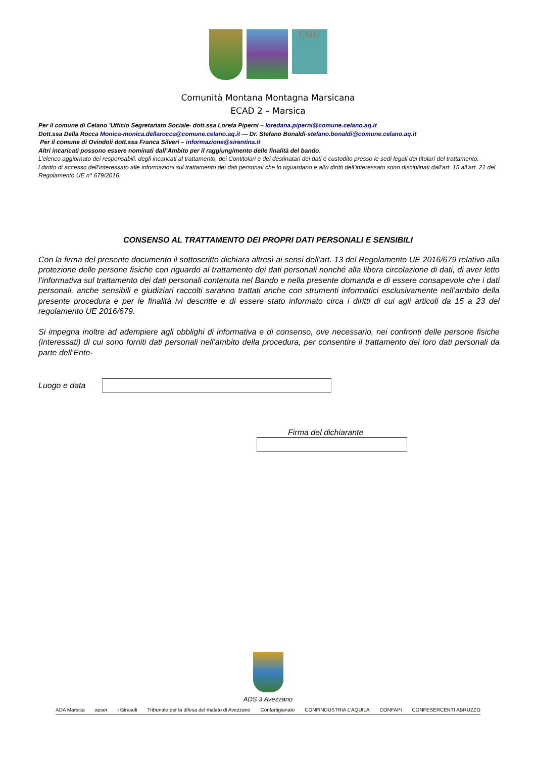CMG
Comunità Montana Montagna Marsicana
ECAD 2 – Marsica
Per il comune di Celano ’Ufficio Segretariato Sociale- dott.ssa Loreta Piperni – loredana.piperni@comune.celano.aq.it
Dott.ssa Della Rocca Monica-monica.dellarocca@comune.celano.aq.it — Dr. Stefano Bonaldi-stefano.bonaldi@comune.celano.aq.it
Per il comune di Ovindoli dott.ssa Franca Silveri – informazione@sirentina.it
Altri incaricati possono essere nominati dall’Ambito per il raggiungimento delle finalità del bando.
L’elenco aggiornato dei responsabili, degli incaricati al trattamento, dei Contitolari e dei destinatari dei dati è custodito presso le sedi legali dei titolari del trattamento.
l diritto di accesso dell’interessato alle informazioni sul trattamento dei dati personali che lo riguardano e altri diritti dell’interessato sono disciplinati dall’art. 15 all’art. 21 del Regolamento UE n° 679/2016.
CONSENSO AL TRATTAMENTO DEI PROPRI DATI PERSONALI E SENSIBILI
Con la firma del presente documento il sottoscritto dichiara altresì ai sensi dell’art. 13 del Regolamento UE 2016/679 relativo alla protezione delle persone fisiche con riguardo al trattamento dei dati personali nonché alla libera circolazione di dati, di aver letto l’informativa sul trattamento dei dati personali contenuta nel Bando e nella presente domanda e di essere consapevole che i dati personali, anche sensibili e giudiziari raccolti saranno trattati anche con strumenti informatici esclusivamente nell’ambito della presente procedura e per le finalità ivi descritte e di essere stato informato circa i diritti di cui agli articoli da 15 a 23 del regolamento UE 2016/679.
Si impegna inoltre ad adempiere agli obblighi di informativa e di consenso, ove necessario, nei confronti delle persone fisiche (interessati) di cui sono forniti dati personali nell’ambito della procedura, per consentire il trattamento dei loro dati personali da parte dell’Ente-
Luogo e data
Firma del dichiarante
ADS 3 Avezzano
ADA Marsica auser i Girasoli Tribunale per la difesa del malato di Avezzano Confartigianato CONFINDUSTRIA L’AQUILA CONFAPI CONFESERCENTI ABRUZZO